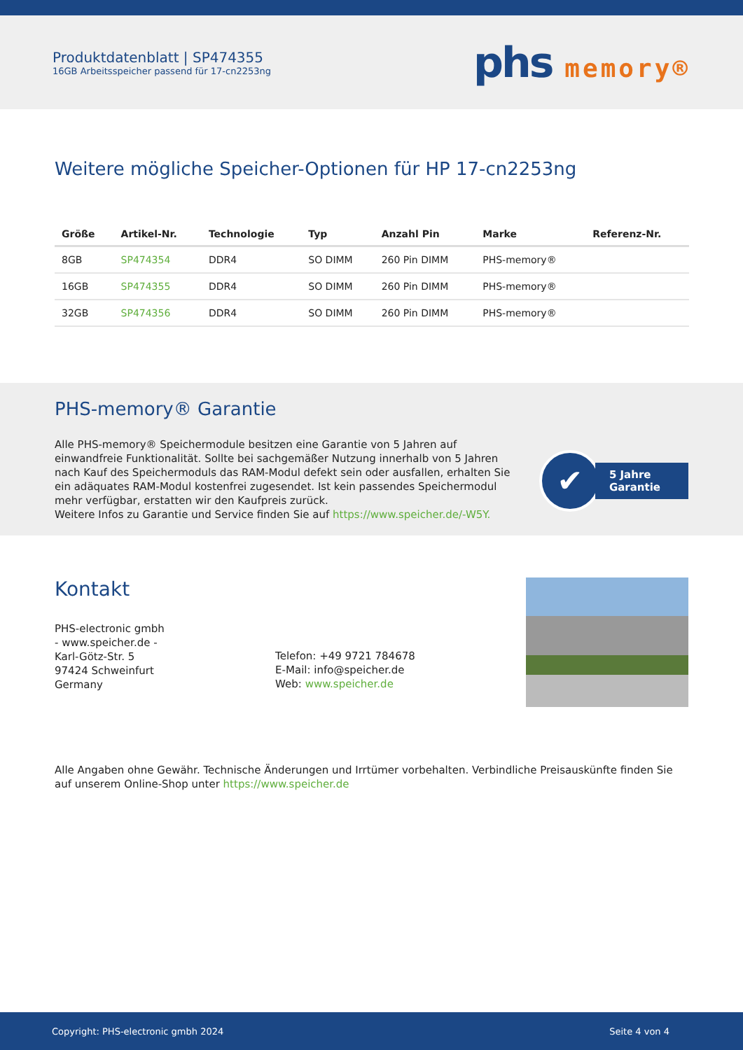Produktdatenblatt | SP474355
16GB Arbeitsspeicher passend für 17-cn2253ng
phs memory®
Weitere mögliche Speicher-Optionen für HP 17-cn2253ng
| Größe | Artikel-Nr. | Technologie | Typ | Anzahl Pin | Marke | Referenz-Nr. |
| --- | --- | --- | --- | --- | --- | --- |
| 8GB | SP474354 | DDR4 | SO DIMM | 260 Pin DIMM | PHS-memory® | |
| 16GB | SP474355 | DDR4 | SO DIMM | 260 Pin DIMM | PHS-memory® | |
| 32GB | SP474356 | DDR4 | SO DIMM | 260 Pin DIMM | PHS-memory® | |
PHS-memory® Garantie
Alle PHS-memory® Speichermodule besitzen eine Garantie von 5 Jahren auf einwandfreie Funktionalität. Sollte bei sachgemäßer Nutzung innerhalb von 5 Jahren nach Kauf des Speichermoduls das RAM-Modul defekt sein oder ausfallen, erhalten Sie ein adäquates RAM-Modul kostenfrei zugesendet. Ist kein passendes Speichermodul mehr verfügbar, erstatten wir den Kaufpreis zurück.
Weitere Infos zu Garantie und Service finden Sie auf https://www.speicher.de/-W5Y.
✔
5 Jahre
Garantie
Kontakt
PHS-electronic gmbh
- www.speicher.de -
Karl-Götz-Str. 5
97424 Schweinfurt
Germany
Telefon: +49 9721 784678
E-Mail: info@speicher.de
Web: www.speicher.de
Alle Angaben ohne Gewähr. Technische Änderungen und Irrtümer vorbehalten. Verbindliche Preisauskünfte finden Sie auf unserem Online-Shop unter https://www.speicher.de
Copyright: PHS-electronic gmbh 2024 Seite 4 von 4